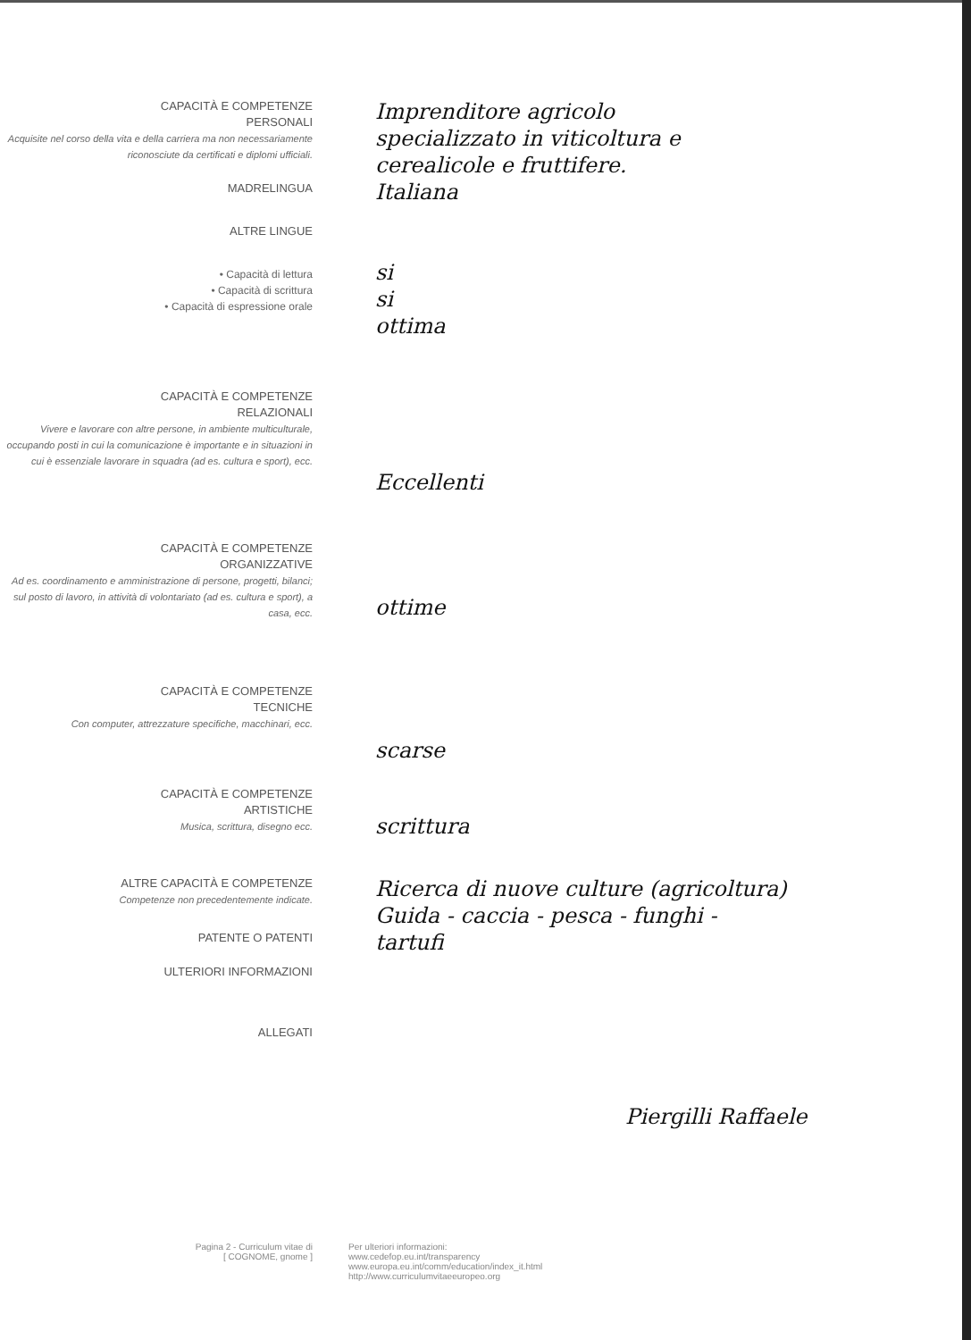CAPACITÀ E COMPETENZE
PERSONALI
Acquisite nel corso della vita e della carriera ma non necessariamente riconosciute da certificati e diplomi ufficiali.
MADRELINGUA
ALTRE LINGUE
• Capacità di lettura
• Capacità di scrittura
• Capacità di espressione orale
Imprenditore agricolo
specializzato in viticoltura e
cerealicole e fruttifere.
Italiana
si
si
ottima
CAPACITÀ E COMPETENZE
RELAZIONALI
Vivere e lavorare con altre persone, in ambiente multiculturale, occupando posti in cui la comunicazione è importante e in situazioni in cui è essenziale lavorare in squadra (ad es. cultura e sport), ecc.
Eccellenti
CAPACITÀ E COMPETENZE
ORGANIZZATIVE
Ad es. coordinamento e amministrazione di persone, progetti, bilanci; sul posto di lavoro, in attività di volontariato (ad es. cultura e sport), a casa, ecc.
ottime
CAPACITÀ E COMPETENZE
TECNICHE
Con computer, attrezzature specifiche, macchinari, ecc.
scarse
CAPACITÀ E COMPETENZE
ARTISTICHE
Musica, scrittura, disegno ecc.
scrittura
ALTRE CAPACITÀ E COMPETENZE
Competenze non precedentemente indicate.
PATENTE O PATENTI
ULTERIORI INFORMAZIONI
ALLEGATI
Ricerca di nuove culture (agricoltura)
Guida - caccia - pesca - funghi -
tartufi
Piergilli Raffaele
Pagina 2 - Curriculum vitae di
[ COGNOME, gnome ]
Per ulteriori informazioni:
www.cedefop.eu.int/transparency
www.europa.eu.int/comm/education/index_it.html
http://www.curriculumvitaeeuropeo.org